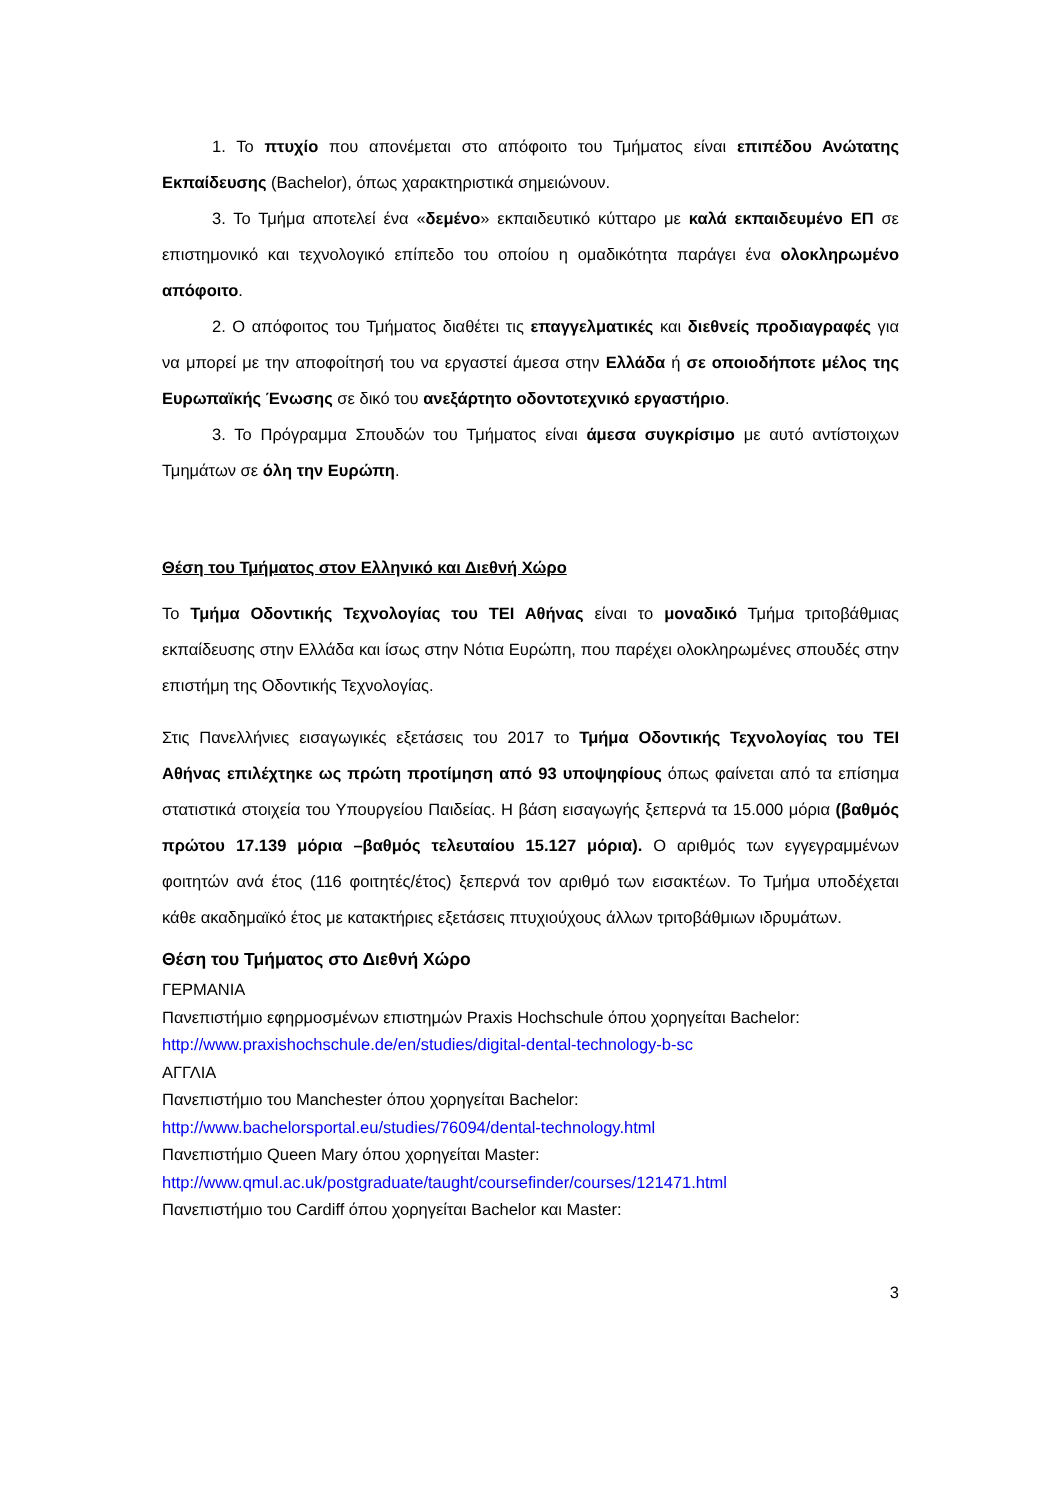1. Το πτυχίο που απονέμεται στο απόφοιτο του Τμήματος είναι επιπέδου Ανώτατης Εκπαίδευσης (Bachelor), όπως χαρακτηριστικά σημειώνουν.
3. Το Τμήμα αποτελεί ένα «δεμένο» εκπαιδευτικό κύτταρο με καλά εκπαιδευμένο ΕΠ σε επιστημονικό και τεχνολογικό επίπεδο του οποίου η ομαδικότητα παράγει ένα ολοκληρωμένο απόφοιτο.
2. Ο απόφοιτος του Τμήματος διαθέτει τις επαγγελματικές και διεθνείς προδιαγραφές για να μπορεί με την αποφοίτησή του να εργαστεί άμεσα στην Ελλάδα ή σε οποιοδήποτε μέλος της Ευρωπαϊκής Ένωσης σε δικό του ανεξάρτητο οδοντοτεχνικό εργαστήριο.
3. Το Πρόγραμμα Σπουδών του Τμήματος είναι άμεσα συγκρίσιμο με αυτό αντίστοιχων Τμημάτων σε όλη την Ευρώπη.
Θέση του Τμήματος στον Ελληνικό και Διεθνή Χώρο
Το Τμήμα Οδοντικής Τεχνολογίας του ΤΕΙ Αθήνας είναι το μοναδικό Τμήμα τριτοβάθμιας εκπαίδευσης στην Ελλάδα και ίσως στην Νότια Ευρώπη, που παρέχει ολοκληρωμένες σπουδές στην επιστήμη της Οδοντικής Τεχνολογίας.
Στις Πανελλήνιες εισαγωγικές εξετάσεις του 2017 το Τμήμα Οδοντικής Τεχνολογίας του ΤΕΙ Αθήνας επιλέχτηκε ως πρώτη προτίμηση από 93 υποψηφίους όπως φαίνεται από τα επίσημα στατιστικά στοιχεία του Υπουργείου Παιδείας. Η βάση εισαγωγής ξεπερνά τα 15.000 μόρια (βαθμός πρώτου 17.139 μόρια –βαθμός τελευταίου 15.127 μόρια). Ο αριθμός των εγγεγραμμένων φοιτητών ανά έτος (116 φοιτητές/έτος) ξεπερνά τον αριθμό των εισακτέων. Το Τμήμα υποδέχεται κάθε ακαδημαϊκό έτος με κατακτήριες εξετάσεις πτυχιούχους άλλων τριτοβάθμιων ιδρυμάτων.
Θέση του Τμήματος στο Διεθνή Χώρο
ΓΕΡΜΑΝΙΑ
Πανεπιστήμιο εφηρμοσμένων επιστημών Praxis Hochschule όπου χορηγείται Bachelor:
http://www.praxishochschule.de/en/studies/digital-dental-technology-b-sc
ΑΓΓΛΙΑ
Πανεπιστήμιο του Manchester όπου χορηγείται Bachelor:
http://www.bachelorsportal.eu/studies/76094/dental-technology.html
Πανεπιστήμιο Queen Mary όπου χορηγείται Master:
http://www.qmul.ac.uk/postgraduate/taught/coursefinder/courses/121471.html
Πανεπιστήμιο του Cardiff όπου χορηγείται Bachelor και Master:
3